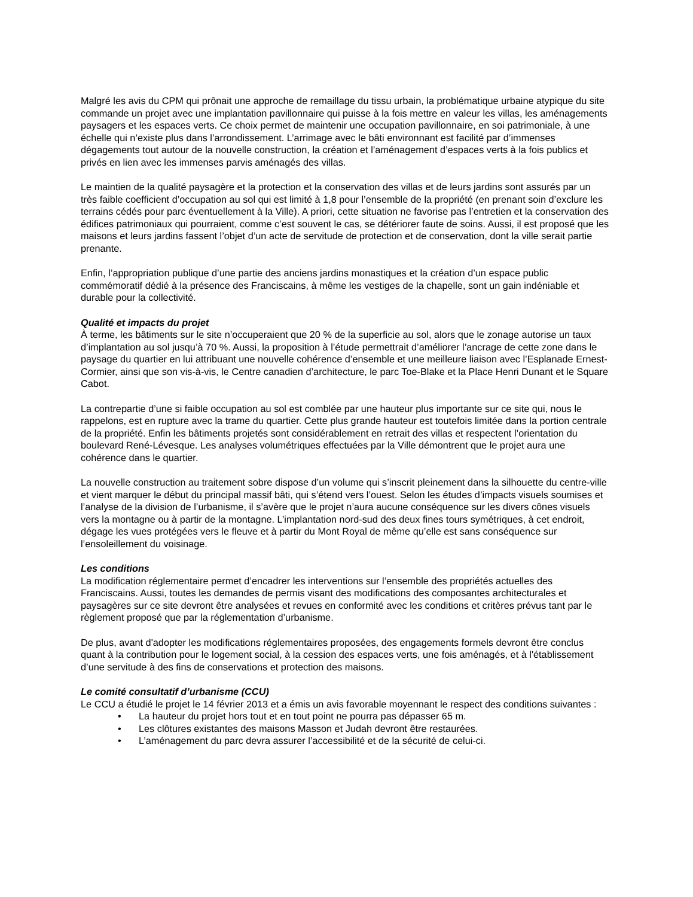Malgré les avis du CPM qui prônait une approche de remaillage du tissu urbain, la problématique urbaine atypique du site commande un projet avec une implantation pavillonnaire qui puisse à la fois mettre en valeur les villas, les aménagements paysagers et les espaces verts. Ce choix permet de maintenir une occupation pavillonnaire, en soi patrimoniale, à une échelle qui n’existe plus dans l’arrondissement. L’arrimage avec le bâti environnant est facilité par d’immenses dégagements tout autour de la nouvelle construction, la création et l’aménagement d’espaces verts à la fois publics et privés en lien avec les immenses parvis aménagés des villas.
Le maintien de la qualité paysagère et la protection et la conservation des villas et de leurs jardins sont assurés par un très faible coefficient d’occupation au sol qui est limité à 1,8 pour l’ensemble de la propriété (en prenant soin d’exclure les terrains cédés pour parc éventuellement à la Ville). A priori, cette situation ne favorise pas l’entretien et la conservation des édifices patrimoniaux qui pourraient, comme c’est souvent le cas, se détériorer faute de soins. Aussi, il est proposé que les maisons et leurs jardins fassent l’objet d’un acte de servitude de protection et de conservation, dont la ville serait partie prenante.
Enfin, l’appropriation publique d’une partie des anciens jardins monastiques et la création d’un espace public commémoratif dédié à la présence des Franciscains, à même les vestiges de la chapelle, sont un gain indéniable et durable pour la collectivité.
Qualité et impacts du projet
À terme, les bâtiments sur le site n’occuperaient que 20 % de la superficie au sol, alors que le zonage autorise un taux d’implantation au sol jusqu’à 70 %. Aussi, la proposition à l’étude permettrait d’améliorer l’ancrage de cette zone dans le paysage du quartier en lui attribuant une nouvelle cohérence d’ensemble et une meilleure liaison avec l’Esplanade Ernest-Cormier, ainsi que son vis-à-vis, le Centre canadien d’architecture, le parc Toe-Blake et la Place Henri Dunant et le Square Cabot.
La contrepartie d’une si faible occupation au sol est comblée par une hauteur plus importante sur ce site qui, nous le rappelons, est en rupture avec la trame du quartier. Cette plus grande hauteur est toutefois limitée dans la portion centrale de la propriété. Enfin les bâtiments projetés sont considérablement en retrait des villas et respectent l’orientation du boulevard René-Lévesque. Les analyses volumétriques effectuées par la Ville démontrent que le projet aura une cohérence dans le quartier.
La nouvelle construction au traitement sobre dispose d’un volume qui s’inscrit pleinement dans la silhouette du centre-ville et vient marquer le début du principal massif bâti, qui s’étend vers l’ouest. Selon les études d’impacts visuels soumises et l’analyse de la division de l’urbanisme, il s’avère que le projet n’aura aucune conséquence sur les divers cônes visuels vers la montagne ou à partir de la montagne. L’implantation nord-sud des deux fines tours symétriques, à cet endroit, dégage les vues protégées vers le fleuve et à partir du Mont Royal de même qu’elle est sans conséquence sur l’ensoleillement du voisinage.
Les conditions
La modification réglementaire permet d’encadrer les interventions sur l’ensemble des propriétés actuelles des Franciscains. Aussi, toutes les demandes de permis visant des modifications des composantes architecturales et paysagères sur ce site devront être analysées et revues en conformité avec les conditions et critères prévus tant par le règlement proposé que par la réglementation d’urbanisme.
De plus, avant d'adopter les modifications réglementaires proposées, des engagements formels devront être conclus quant à la contribution pour le logement social, à la cession des espaces verts, une fois aménagés, et à l'établissement d’une servitude à des fins de conservations et protection des maisons.
Le comité consultatif d’urbanisme (CCU)
Le CCU a étudié le projet le 14 février 2013 et a émis un avis favorable moyennant le respect des conditions suivantes :
• La hauteur du projet hors tout et en tout point ne pourra pas dépasser 65 m.
• Les clôtures existantes des maisons Masson et Judah devront être restaurées.
• L’aménagement du parc devra assurer l’accessibilité et de la sécurité de celui-ci.